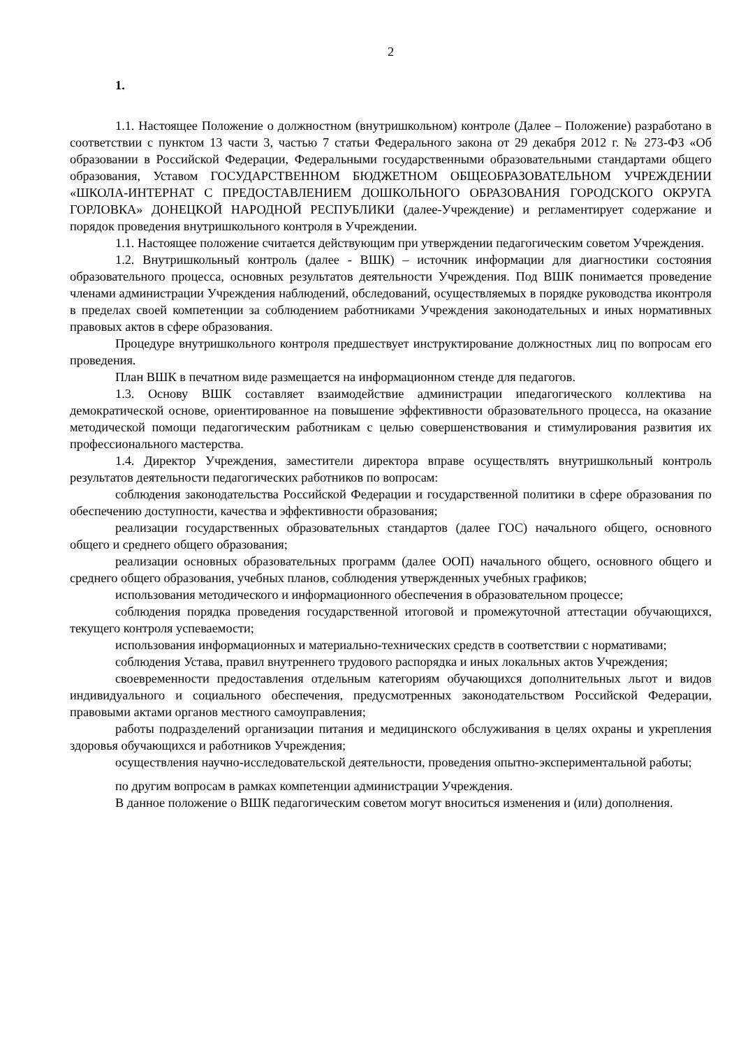2
1.
1.1. Настоящее Положение о должностном (внутришкольном) контроле (Далее – Положение) разработано в соответствии с пунктом 13 части 3, частью 7 статьи Федерального закона от 29 декабря 2012 г. № 273-ФЗ «Об образовании в Российской Федерации, Федеральными государственными образовательными стандартами общего образования, Уставом ГОСУДАРСТВЕННОМ БЮДЖЕТНОМ ОБЩЕОБРАЗОВАТЕЛЬНОМ УЧРЕЖДЕНИИ «ШКОЛА-ИНТЕРНАТ С ПРЕДОСТАВЛЕНИЕМ ДОШКОЛЬНОГО ОБРАЗОВАНИЯ ГОРОДСКОГО ОКРУГА ГОРЛОВКА» ДОНЕЦКОЙ НАРОДНОЙ РЕСПУБЛИКИ (далее-Учреждение) и регламентирует содержание и порядок проведения внутришкольного контроля в Учреждении.
1.1. Настоящее положение считается действующим при утверждении педагогическим советом Учреждения.
1.2. Внутришкольный контроль (далее - ВШК) – источник информации для диагностики состояния образовательного процесса, основных результатов деятельности Учреждения. Под ВШК понимается проведение членами администрации Учреждения наблюдений, обследований, осуществляемых в порядке руководства иконтроля в пределах своей компетенции за соблюдением работниками Учреждения законодательных и иных нормативных правовых актов в сфере образования.
Процедуре внутришкольного контроля предшествует инструктирование должностных лиц по вопросам его проведения.
План ВШК в печатном виде размещается на информационном стенде для педагогов.
1.3. Основу ВШК составляет взаимодействие администрации ипедагогического коллектива на демократической основе, ориентированное на повышение эффективности образовательного процесса, на оказание методической помощи педагогическим работникам с целью совершенствования и стимулирования развития их профессионального мастерства.
1.4. Директор Учреждения, заместители директора вправе осуществлять внутришкольный контроль результатов деятельности педагогических работников по вопросам:
соблюдения законодательства Российской Федерации и государственной политики в сфере образования по обеспечению доступности, качества и эффективности образования;
реализации государственных образовательных стандартов (далее ГОС) начального общего, основного общего и среднего общего образования;
реализации основных образовательных программ (далее ООП) начального общего, основного общего и среднего общего образования, учебных планов, соблюдения утвержденных учебных графиков;
использования методического и информационного обеспечения в образовательном процессе;
соблюдения порядка проведения государственной итоговой и промежуточной аттестации обучающихся, текущего контроля успеваемости;
использования информационных и материально-технических средств в соответствии с нормативами;
соблюдения Устава, правил внутреннего трудового распорядка и иных локальных актов Учреждения;
своевременности предоставления отдельным категориям обучающихся дополнительных льгот и видов индивидуального и социального обеспечения, предусмотренных законодательством Российской Федерации, правовыми актами органов местного самоуправления;
работы подразделений организации питания и медицинского обслуживания в целях охраны и укрепления здоровья обучающихся и работников Учреждения;
осуществления научно-исследовательской деятельности, проведения опытно-экспериментальной работы;
по другим вопросам в рамках компетенции администрации Учреждения.
В данное положение о ВШК педагогическим советом могут вноситься изменения и (или) дополнения.